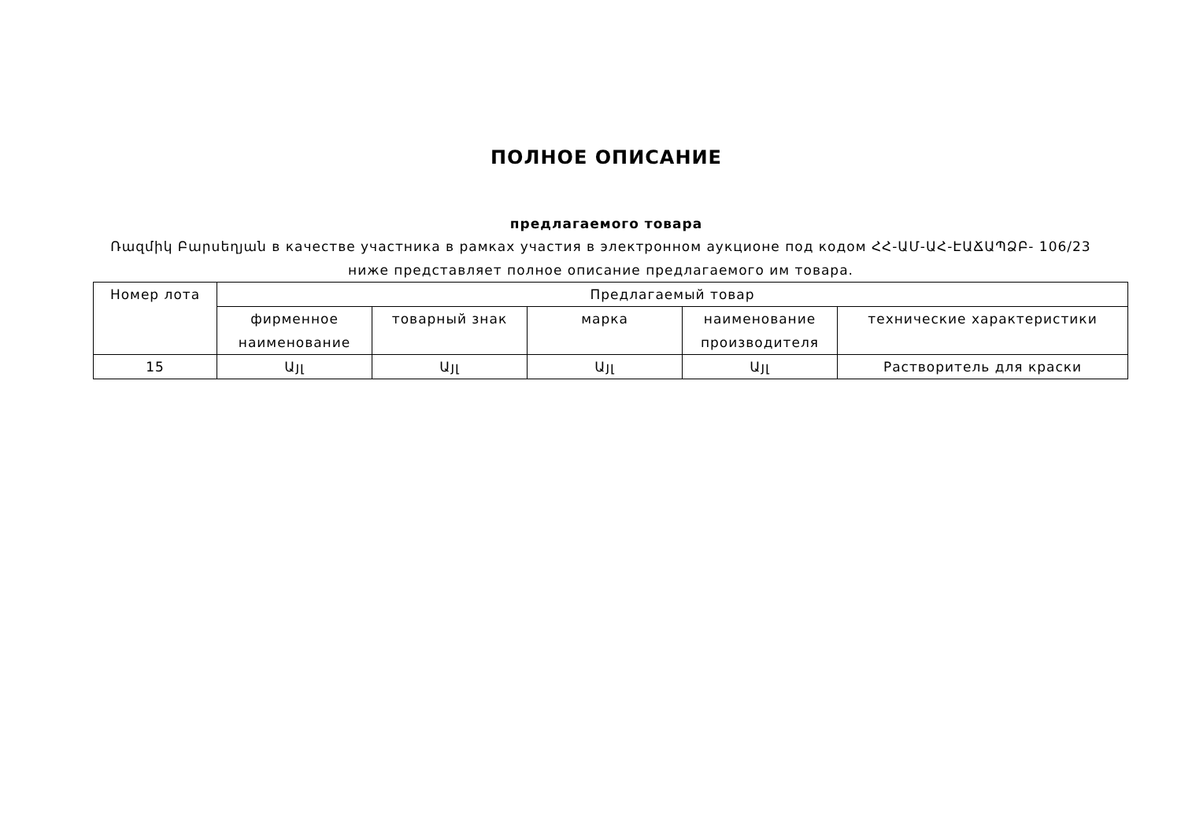ПОЛНОЕ ОПИСАНИЕ
предлагаемого товара
Ռազմիկ Բարսեղյան в качестве участника в рамках участия в электронном аукционе под кодом ՀՀ-ԱՄ-ԱՀ-ԷԱՃԱՊՁԲ- 106/23 ниже представляет полное описание предлагаемого им товара.
| Номер лота | Предлагаемый товар | | | | |
| --- | --- | --- | --- | --- | --- |
| | фирменное наименование | товарный знак | марка | наименование производителя | технические характеристики |
| 15 | Այլ | Այլ | Այլ | Այլ | Растворитель для краски |